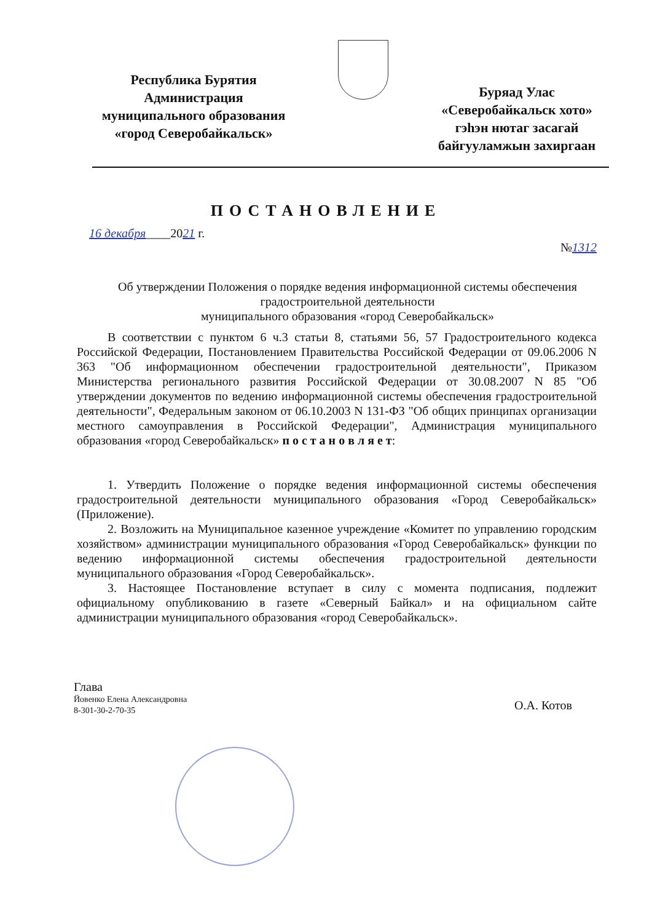Республика Бурятия
Администрация
муниципального образования
«город Северобайкальск»
Буряад Улас
«Северобайкальск хото»
гэһэн нютаг засагай
байгууламжын захиргаан
ПОСТАНОВЛЕНИЕ
16 декабря____2021 г.
№1312
Об утверждении Положения о порядке ведения информационной системы обеспечения градостроительной деятельности
муниципального образования «город Северобайкальск»
В соответствии с пунктом 6 ч.3 статьи 8, статьями 56, 57 Градостроительного кодекса Российской Федерации, Постановлением Правительства Российской Федерации от 09.06.2006 N 363 "Об информационном обеспечении градостроительной деятельности", Приказом Министерства регионального развития Российской Федерации от 30.08.2007 N 85 "Об утверждении документов по ведению информационной системы обеспечения градостроительной деятельности", Федеральным законом от 06.10.2003 N 131-ФЗ "Об общих принципах организации местного самоуправления в Российской Федерации", Администрация муниципального образования «город Северобайкальск» п о с т а н о в л я е т:
1. Утвердить Положение о порядке ведения информационной системы обеспечения градостроительной деятельности муниципального образования «Город Северобайкальск» (Приложение).
2. Возложить на Муниципальное казенное учреждение «Комитет по управлению городским хозяйством» администрации муниципального образования «Город Северобайкальск» функции по ведению информационной системы обеспечения градостроительной деятельности муниципального образования «Город Северобайкальск».
3. Настоящее Постановление вступает в силу с момента подписания, подлежит официальному опубликованию в газете «Северный Байкал» и на официальном сайте администрации муниципального образования «город Северобайкальск».
Глава
Йовенко Елена Александровна
8-301-30-2-70-35
О.А. Котов